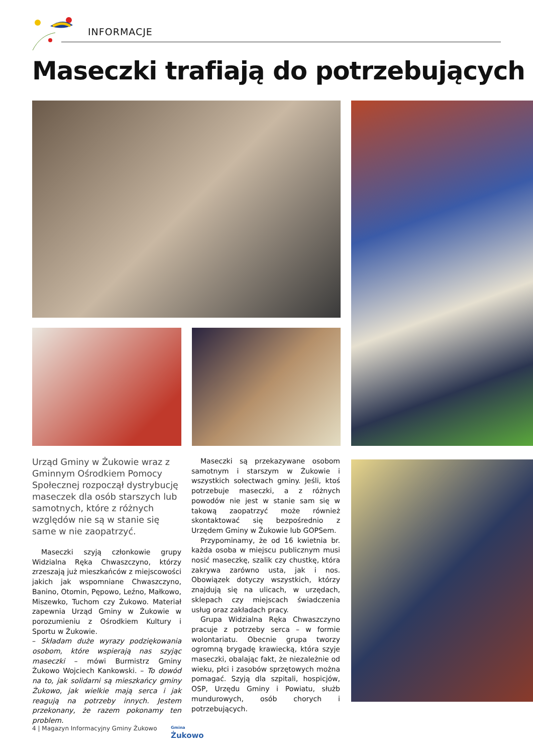INFORMACJE
Maseczki trafiają do potrzebujących
Urząd Gminy w Żukowie wraz z Gminnym Ośrodkiem Pomocy Społecznej rozpoczął dystrybucję maseczek dla osób starszych lub samotnych, które z różnych względów nie są w stanie się same w nie zaopatrzyć.
Maseczki szyją członkowie grupy Widzialna Ręka Chwaszczyno, którzy zrzeszają już mieszkańców z miejscowości jakich jak wspomniane Chwaszczyno, Banino, Otomin, Pępowo, Leźno, Małkowo, Miszewko, Tuchom czy Żukowo. Materiał zapewnia Urząd Gminy w Żukowie w porozumieniu z Ośrodkiem Kultury i Sportu w Żukowie.
– Składam duże wyrazy podziękowania osobom, które wspierają nas szyjąc maseczki – mówi Burmistrz Gminy Żukowo Wojciech Kankowski. – To dowód na to, jak solidarni są mieszkańcy gminy Żukowo, jak wielkie mają serca i jak reagują na potrzeby innych. Jestem przekonany, że razem pokonamy ten problem.
Maseczki są przekazywane osobom samotnym i starszym w Żukowie i wszystkich sołectwach gminy. Jeśli, ktoś potrzebuje maseczki, a z różnych powodów nie jest w stanie sam się w takową zaopatrzyć może również skontaktować się bezpośrednio z Urzędem Gminy w Żukowie lub GOPSem.
Przypominamy, że od 16 kwietnia br. każda osoba w miejscu publicznym musi nosić maseczkę, szalik czy chustkę, która zakrywa zarówno usta, jak i nos. Obowiązek dotyczy wszystkich, którzy znajdują się na ulicach, w urzędach, sklepach czy miejscach świadczenia usług oraz zakładach pracy.
Grupa Widzialna Ręka Chwaszczyno pracuje z potrzeby serca – w formie wolontariatu. Obecnie grupa tworzy ogromną brygadę krawiecką, która szyje maseczki, obalając fakt, że niezależnie od wieku, płci i zasobów sprzętowych można pomagać. Szyją dla szpitali, hospicjów, OSP, Urzędu Gminy i Powiatu, służb mundurowych, osób chorych i potrzebujących.
4 | Magazyn Informacyjny Gminy Żukowo
Gmina
Żukowo